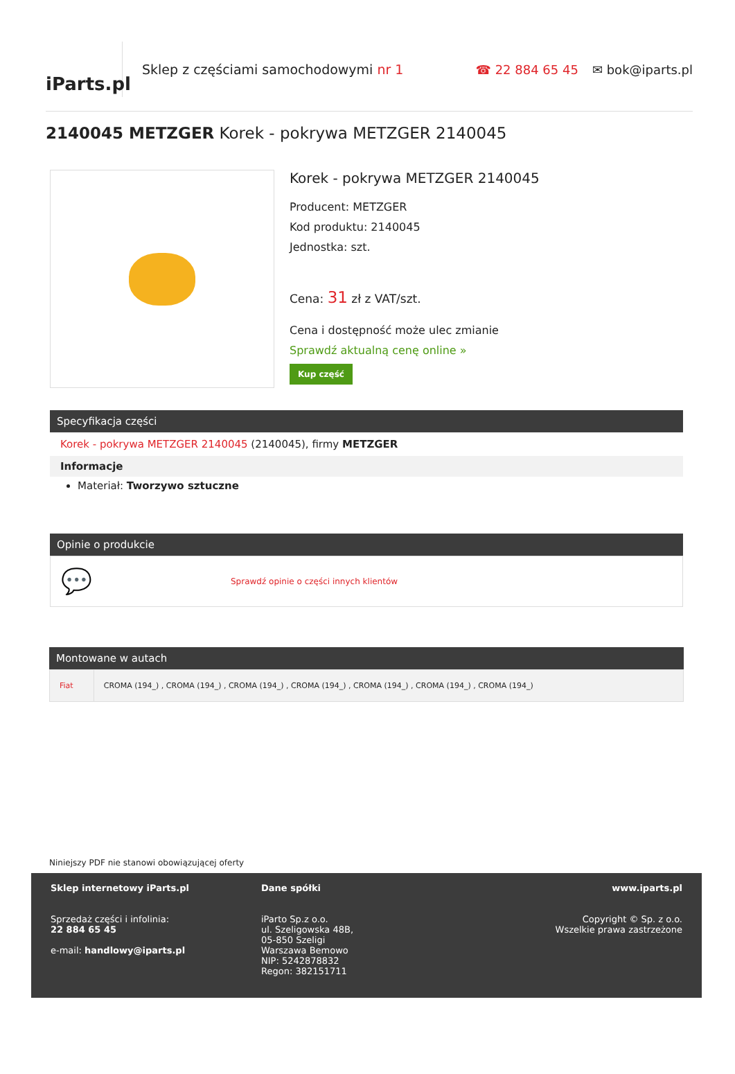iParts.pl
Sklep z częściami samochodowymi nr 1
☎ 22 884 65 45 ✉ bok@iparts.pl
2140045 METZGER Korek - pokrywa METZGER 2140045
Korek - pokrywa METZGER 2140045
Producent: METZGER
Kod produktu: 2140045
Jednostka: szt.
Cena: 31 zł z VAT/szt.
Cena i dostępność może ulec zmianie
Sprawdź aktualną cenę online »
Kup część
Specyfikacja części
Korek - pokrywa METZGER 2140045 (2140045), firmy METZGER
Informacje
Materiał: Tworzywo sztuczne
Opinie o produkcie
💬 Sprawdź opinie o części innych klientów
Montowane w autach
| Fiat | CROMA (194_) , CROMA (194_) , CROMA (194_) , CROMA (194_) , CROMA (194_) , CROMA (194_) , CROMA (194_) |
Niniejszy PDF nie stanowi obowiązującej oferty
Sklep internetowy iParts.pl
Sprzedaż części i infolinia:
22 884 65 45
e-mail: handlowy@iparts.pl
Dane spółki
iParto Sp.z o.o.
ul. Szeligowska 48B,
05-850 Szeligi
Warszawa Bemowo
NIP: 5242878832
Regon: 382151711
www.iparts.pl
Copyright © Sp. z o.o.
Wszelkie prawa zastrzeżone